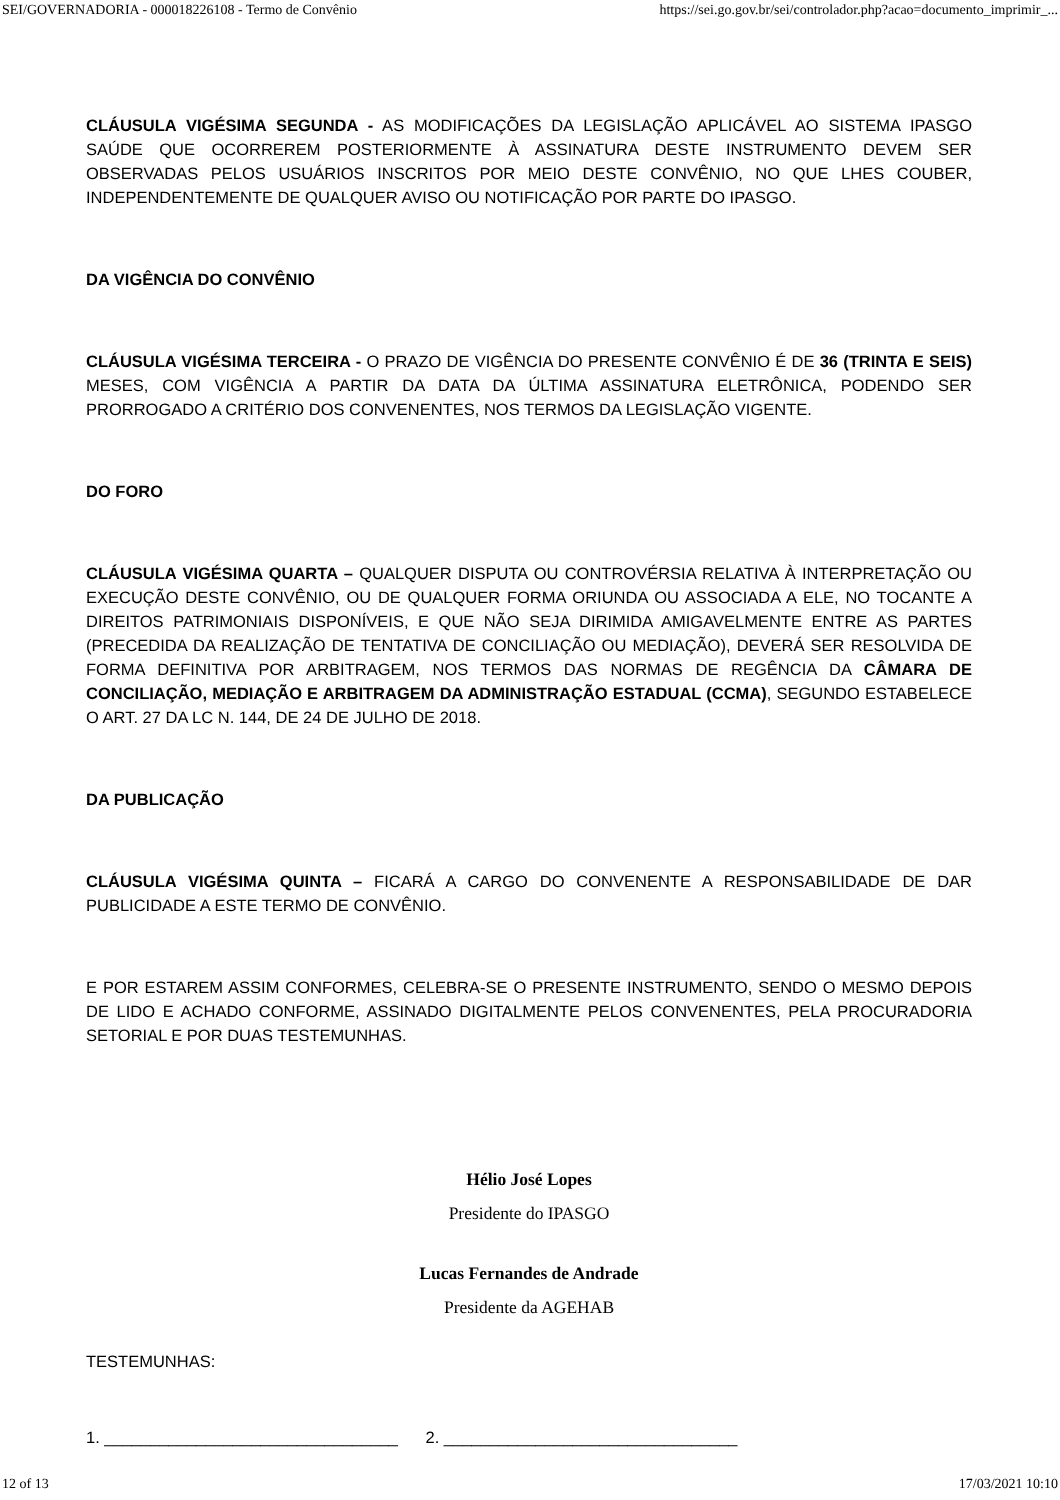SEI/GOVERNADORIA - 000018226108 - Termo de Convênio https://sei.go.gov.br/sei/controlador.php?acao=documento_imprimir_...
CLÁUSULA VIGÉSIMA SEGUNDA - AS MODIFICAÇÕES DA LEGISLAÇÃO APLICÁVEL AO SISTEMA IPASGO SAÚDE QUE OCORREREM POSTERIORMENTE À ASSINATURA DESTE INSTRUMENTO DEVEM SER OBSERVADAS PELOS USUÁRIOS INSCRITOS POR MEIO DESTE CONVÊNIO, NO QUE LHES COUBER, INDEPENDENTEMENTE DE QUALQUER AVISO OU NOTIFICAÇÃO POR PARTE DO IPASGO.
DA VIGÊNCIA DO CONVÊNIO
CLÁUSULA VIGÉSIMA TERCEIRA - O PRAZO DE VIGÊNCIA DO PRESENTE CONVÊNIO É DE 36 (TRINTA E SEIS) MESES, COM VIGÊNCIA A PARTIR DA DATA DA ÚLTIMA ASSINATURA ELETRÔNICA, PODENDO SER PRORROGADO A CRITÉRIO DOS CONVENENTES, NOS TERMOS DA LEGISLAÇÃO VIGENTE.
DO FORO
CLÁUSULA VIGÉSIMA QUARTA – QUALQUER DISPUTA OU CONTROVÉRSIA RELATIVA À INTERPRETAÇÃO OU EXECUÇÃO DESTE CONVÊNIO, OU DE QUALQUER FORMA ORIUNDA OU ASSOCIADA A ELE, NO TOCANTE A DIREITOS PATRIMONIAIS DISPONÍVEIS, E QUE NÃO SEJA DIRIMIDA AMIGAVELMENTE ENTRE AS PARTES (PRECEDIDA DA REALIZAÇÃO DE TENTATIVA DE CONCILIAÇÃO OU MEDIAÇÃO), DEVERÁ SER RESOLVIDA DE FORMA DEFINITIVA POR ARBITRAGEM, NOS TERMOS DAS NORMAS DE REGÊNCIA DA CÂMARA DE CONCILIAÇÃO, MEDIAÇÃO E ARBITRAGEM DA ADMINISTRAÇÃO ESTADUAL (CCMA), SEGUNDO ESTABELECE O ART. 27 DA LC N. 144, DE 24 DE JULHO DE 2018.
DA PUBLICAÇÃO
CLÁUSULA VIGÉSIMA QUINTA – FICARÁ A CARGO DO CONVENENTE A RESPONSABILIDADE DE DAR PUBLICIDADE A ESTE TERMO DE CONVÊNIO.
E POR ESTAREM ASSIM CONFORMES, CELEBRA-SE O PRESENTE INSTRUMENTO, SENDO O MESMO DEPOIS DE LIDO E ACHADO CONFORME, ASSINADO DIGITALMENTE PELOS CONVENENTES, PELA PROCURADORIA SETORIAL E POR DUAS TESTEMUNHAS.
Hélio José Lopes
Presidente do IPASGO
Lucas Fernandes de Andrade
Presidente da AGEHAB
TESTEMUNHAS:
1. ________________________________ 2. ________________________________
12 of 13 17/03/2021 10:10